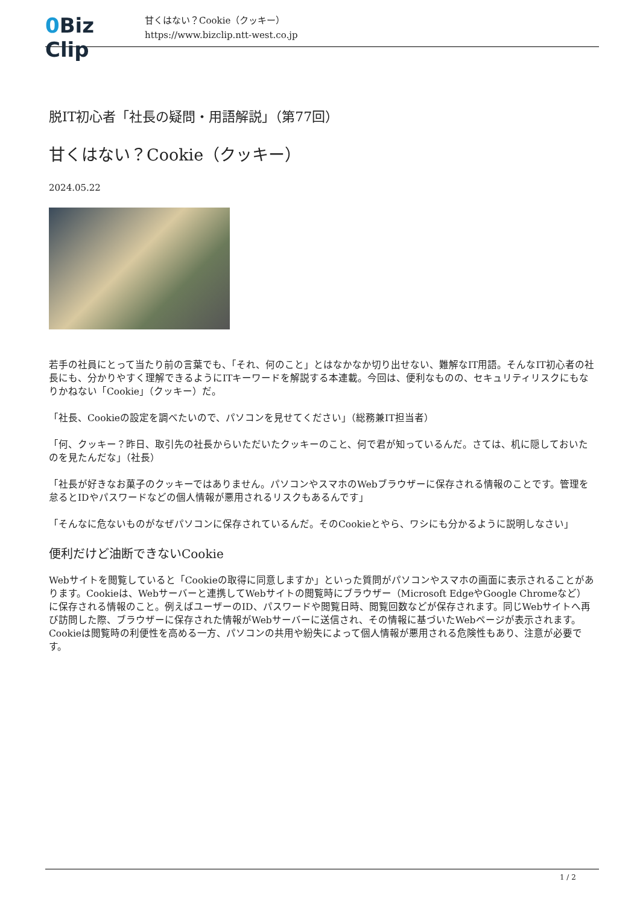0 Biz Clip
甘くはない？Cookie（クッキー）
https://www.bizclip.ntt-west.co.jp
脱IT初心者「社長の疑問・用語解説」（第77回）
甘くはない？Cookie（クッキー）
2024.05.22
若手の社員にとって当たり前の言葉でも、「それ、何のこと」とはなかなか切り出せない、難解なIT用語。そんなIT初心者の社長にも、分かりやすく理解できるようにITキーワードを解説する本連載。今回は、便利なものの、セキュリティリスクにもなりかねない「Cookie」（クッキー）だ。
「社長、Cookieの設定を調べたいので、パソコンを見せてください」（総務兼IT担当者）
「何、クッキー？昨日、取引先の社長からいただいたクッキーのこと、何で君が知っているんだ。さては、机に隠しておいたのを見たんだな」（社長）
「社長が好きなお菓子のクッキーではありません。パソコンやスマホのWebブラウザーに保存される情報のことです。管理を怠るとIDやパスワードなどの個人情報が悪用されるリスクもあるんです」
「そんなに危ないものがなぜパソコンに保存されているんだ。そのCookieとやら、ワシにも分かるように説明しなさい」
便利だけど油断できないCookie
Webサイトを閲覧していると「Cookieの取得に同意しますか」といった質問がパソコンやスマホの画面に表示されることがあります。Cookieは、Webサーバーと連携してWebサイトの閲覧時にブラウザー（Microsoft EdgeやGoogle Chromeなど）に保存される情報のこと。例えばユーザーのID、パスワードや閲覧日時、閲覧回数などが保存されます。同じWebサイトへ再び訪問した際、ブラウザーに保存された情報がWebサーバーに送信され、その情報に基づいたWebページが表示されます。Cookieは閲覧時の利便性を高める一方、パソコンの共用や紛失によって個人情報が悪用される危険性もあり、注意が必要です。
1 / 2